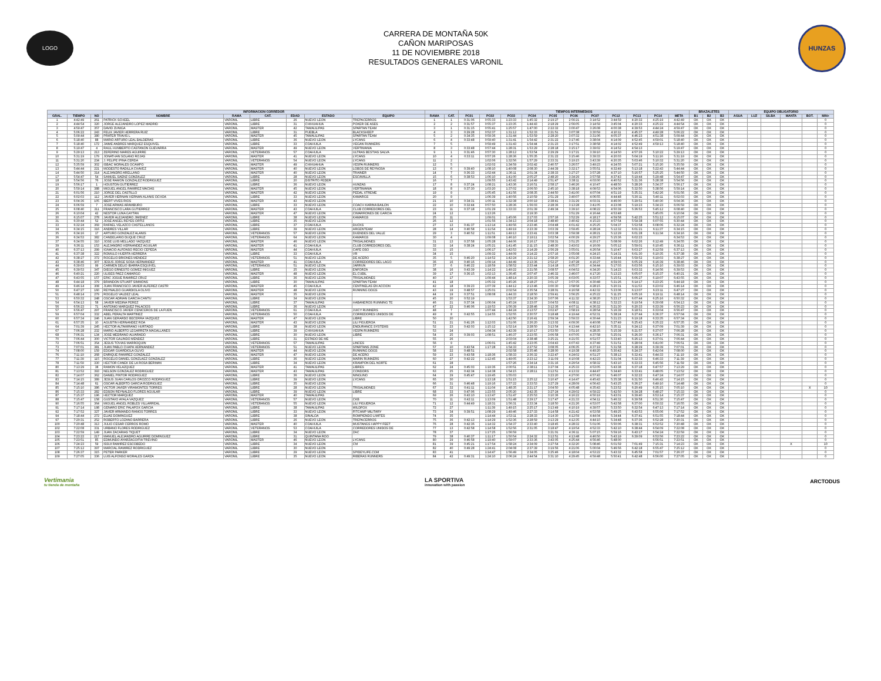LOGO
CARRERA DE MONTAÑA 50K
CAÑON MARIPOSAS
11 DE NOVIEMBRE 2018
RESULTADOS GENERALES VARONIL
HUNZAS
| | | | INFORMACION CORREDOR | | | | | | | | TIEMPOS INTERMEDIOS | | | | | | | | | | | BRAZALETES | | | EQUIPO OBLIGATORIO | | | | | |
| --- | --- | --- | --- | --- | --- | --- | --- | --- | --- | --- | --- | --- | --- | --- | --- | --- | --- | --- | --- | --- | --- | --- | --- | --- | --- | --- | --- | --- | --- | --- |
| GRAL. | TIEMPO | NO | NOMBRE | RAMA | CAT. | EDAD | ESTADO | EQUIPO | RAMA | CAT. | PC01 | PC02 | PC03 | PC04 | PC05 | PC06 | PC07 | PC12 | PC13 | PC14 | META | B1 | B2 | B3 | AGUA | LUZ | SILBA | MANTA | BOT. | MIN+ |
| 1 | 4:42:49 | 261 | PATRICK SCHEEL | VARONIL | LIBRE | 26 | NUEVO LEÓN | TREPACERROS | 1 | 1 | 0:31:06 | 0:55:33 | 1:23:33 | 1:45:32 | 2:19:27 | 2:56:21 | 3:14:52 | 3:44:59 | 4:20:32 | 4:25:19 | 4:42:49 | OK | OK | OK | | | | | | 0 |
| 2 | 4:44:54 | 320 | JORGE ALEJANDRO LOPEZ MADRID | VARONIL | LIBRE | 31 | CHIHUAHUA | PÓKER DE ASES | 2 | 2 | 0:31:57 | 0:55:37 | 1:23:35 | 1:44:43 | 2:18:29 | 2:56:05 | 3:14:59 | 3:45:04 | 4:20:33 | 4:25:22 | 4:44:54 | OK | OK | OK | | | | | | 0 |
| 3 | 4:59:47 | 357 | DAVID ZUÑIGA | VARONIL | MASTER | 42 | TAMAULIPAS | SPARTAN TEAM | 3 | 1 | 0:31:15 | 0:55:41 | 1:25:57 | 1:47:00 | 2:22:32 | 3:00:47 | 3:26:08 | 4:00:38 | 4:39:53 | 4:44:24 | 4:59:47 | OK | OK | OK | | | | | | 0 |
| 4 | 5:06:22 | 243 | FELIX JAVIER HERRERA RUIZ | VARONIL | LIBRE | 31 | PUEBLA | BLACKSHEEP | 4 | 3 | 0:29:28 | 0:52:37 | 1:31:12 | 1:52:33 | 2:21:51 | 3:07:38 | 3:30:59 | 4:10:11 | 4:45:37 | 4:49:28 | 5:06:22 | OK | OK | OK | | | | | | 0 |
| 5 | 5:09:44 | 380 | PRATER TRAVIS L | VARONIL | MASTER | 45 | TAMAULIPAS | SPARTAN TEAM | 5 | 2 | 0:34:35 | 0:59:36 | 1:31:44 | 1:53:59 | 2:28:20 | 3:07:32 | 3:31:06 | 4:05:37 | 4:46:23 | 4:51:38 | 5:09:44 | OK | OK | OK | | | | | | 0 |
| 6 | 5:18:40 | 88 | MARIO ARTURO LEAL BALDERAS | VARONIL | LIBRE | 36 | NUEVO LEÓN | LYCANS | 6 | 4 | 0:33:48 | 0:59:40 | 1:31:41 | 1:54:42 | 2:31:22 | 3:17:46 | 3:38:04 | 4:14:09 | 4:52:45 | 4:59:01 | 5:18:40 | OK | OK | OK | | | | | | 0 |
| 7 | 5:18:40 | 172 | JAIME ANDRES MARQUEZ ESQUIVEL | VARONIL | LIBRE | 33 | COAHUILA | VEGAN RUNNERS | 7 | 5 | | 0:59:49 | 1:31:43 | 1:54:44 | 2:31:23 | 3:17:51 | 3:38:58 | 4:14:02 | 4:52:49 | 4:59:13 | 5:18:40 | OK | OK | OK | | | | | | 0 |
| 8 | 5:19:47 | 4 | RAUL HUMBERTO CASTAÑON GUEVARRA | VARONIL | MASTER | 49 | NUEVO LEÓN | VERTIMANIA | 8 | 3 | 0:33:48 | 0:57:44 | 1:28:31 | 1:53:29 | 2:28:18 | 3:15:17 | 3:39:02 | 4:14:52 | 4:54:13 | | 5:19:47 | OK | OK | OK | | | | | | 0 |
| 9 | 5:29:13 | 213 | ZEFERINO MARES AGUIRRE | VARONIL | VETERANOS | 57 | COAHUILA | ULTRAS BESTIAS SALVA | 9 | 1 | 0:31:46 | 0:57:30 | 1:28:12 | 1:53:54 | 2:29:29 | 3:17:21 | 3:39:10 | 4:14:50 | 4:57:26 | 5:10:22 | 5:29:13 | OK | OK | OK | | | | | | 0 |
| 10 | 5:31:19 | 179 | JONATHAN SOLANO ROJAS | VARONIL | MASTER | 41 | NUEVO LEÓN | LYCANS | 10 | 4 | 0:33:11 | 0:57:26 | 1:28:36 | 1:55:35 | 2:31:22 | 3:15:46 | 3:39:33 | 4:20:03 | 5:04:19 | 5:11:16 | 5:31:19 | OK | OK | OK | | | | | | 0 |
| 11 | 5:31:20 | 234 | J. FELIPE IPIÑA CERDA | VARONIL | VETERANOS | 54 | NUEVO LEÓN | LYCANS | 11 | 2 | | 1:02:06 | 1:32:56 | 1:57:29 | 2:33:31 | 3:19:15 | 3:43:39 | 4:20:35 | 5:03:46 | 5:10:32 | 5:31:20 | OK | OK | OK | | | | | | 0 |
| 12 | 5:35:59 | 302 | ISBAC MORALES OCAMPO | VARONIL | MASTER | 49 | CHIHUAHUA | VESPA RUNNERS | 12 | 5 | | 1:02:02 | 1:34:59 | 2:02:42 | 2:40:57 | 3:26:57 | 3:49:23 | 4:24:55 | 5:07:21 | 5:15:20 | 5:35:59 | OK | OK | OK | | | | | | 0 |
| 13 | 5:44:44 | 221 | MODESTO RADILLA CHAVEZ | VARONIL | MASTER | 40 | NUEVO LEÓN | LOBOS DE REYNOSA | 13 | 6 | 0:39:40 | 1:08:10 | 1:40:08 | 2:08:30 | 2:44:39 | 3:32:17 | 3:55:51 | 4:32:49 | 5:13:18 | 5:22:43 | 5:44:44 | OK | OK | OK | | | | | | 0 |
| 14 | 5:44:50 | 314 | ALEJANDRO ARELLANO | VARONIL | MASTER | 40 | NUEVO LEÓN | TRAINER | 14 | 7 | 0:36:33 | 1:02:44 | 1:36:11 | 2:01:34 | 2:38:33 | 3:27:27 | 3:57:28 | 4:37:10 | 5:16:57 | 5:25:25 | 5:44:50 | OK | OK | OK | | | | | | 0 |
| 17 | 5:54:47 | 54 | SAMUEL SAENZ GONZALEZ | VARONIL | LIBRE | 28 | NUEVO LEÓN | ESCAMILLA | 15 | 6 | 0:38:53 | 1:06:10 | 1:41:00 | 2:05:27 | 2:48:20 | 3:34:29 | 3:57:58 | 4:37:43 | 5:19:44 | 5:29:48 | 5:54:47 | OK | OK | OK | | | | | | 0 |
| 18 | 5:54:56 | 76 | JOSE RAMON GONZALEZ RODRIGUEZ | VARONIL | LIBRE | 20 | DISTRITO FEDER | | 16 | 7 | | 1:09:55 | 1:43:42 | 2:14:49 | 2:51:47 | 3:38:11 | 4:03:00 | 4:40:52 | 5:21:36 | 5:28:38 | 5:54:56 | OK | OK | OK | | | | | | 0 |
| 19 | 5:56:17 | 1 | HOUSTON GUTIERREZ | VARONIL | LIBRE | 36 | NUEVO LEÓN | HUNZAS | 17 | 8 | 0:37:24 | 1:08:21 | 1:43:36 | 2:16:51 | 2:58:17 | 3:46:26 | 4:10:47 | 4:48:50 | 5:28:26 | 5:34:37 | 5:56:17 | OK | OK | OK | | | | | | 0 |
| 20 | 5:59:14 | 388 | MIGUEL ANGEL RAMIREZ MACIAS | VARONIL | MASTER | 45 | NUEVO LEÓN | VERTIMANIA | 18 | 8 | 0:37:30 | 1:03:20 | 1:37:02 | 2:06:50 | 2:45:10 | 3:38:18 | 4:09:53 | 4:54:06 | 5:32:50 | 5:38:56 | 5:59:14 | OK | OK | OK | | | | | | 0 |
| 21 | 6:01:56 | 210 | JORGE DEL CASTILLO | VARONIL | MASTER | 42 | NUEVO LEÓN | PEDAL XTREME | 19 | 9 | | 1:05:45 | 1:41:56 | 2:08:35 | 2:44:50 | 3:41:00 | 4:07:04 | 4:51:19 | 5:35:31 | 5:42:26 | 6:01:56 | OK | OK | OK | | | | | | 0 |
| 22 | 6:02:03 | 112 | JAVIER HERNAN HERNAN ALANIS OCHOA | VARONIL | LIBRE | 33 | NUEVO LEÓN | KAMARGS | 20 | 9 | | 1:06:39 | 1:40:56 | 2:10:59 | 2:51:29 | 3:40:07 | 4:06:55 | 4:44:48 | 5:30:11 | 5:40:11 | 6:02:03 | OK | OK | OK | | | | | | 0 |
| 23 | 6:04:36 | 105 | IBERT VIVES RIOS | VARONIL | MASTER | 43 | NUEVO LEÓN | | 21 | 10 | 0:34:31 | 1:00:11 | 1:32:38 | 2:00:19 | 2:38:41 | 3:31:29 | 4:03:31 | 4:46:00 | 5:29:51 | 5:40:30 | 6:04:36 | OK | OK | OK | | | | | | 0 |
| 24 | 6:06:59 | 7 | JOSE ARMAS ARAMBURO | VARONIL | LIBRE | 33 | NUEVO LEÓN | COACH KARINA BAILON | 22 | 10 | 0:32:44 | 0:57:50 | 1:28:36 | 1:56:03 | 2:28:36 | 3:13:28 | 3:41:05 | 4:23:08 | 5:19:23 | 5:34:23 | 6:06:59 | OK | OK | OK | | | | | | 0 |
| 25 | 6:08:40 | 211 | FRANCISCO LARA GUTIERREZ | VARONIL | MASTER | 43 | COAHUILA | CLUB CORREDORES DEL | 23 | 11 | 0:37:18 | 1:01:29 | 1:33:33 | 2:01:39 | 2:49:34 | 3:39:10 | 4:08:22 | 4:50:39 | 5:36:53 | 5:45:12 | 6:08:40 | OK | OK | OK | | | | | | 0 |
| 26 | 6:10:04 | 42 | NESTOR LUNA GAYTAN | VARONIL | MASTER | 47 | NUEVO LEÓN | CIMARRONES DE GARCIA | 24 | 12 | | 1:13:26 | | 2:19:30 | | 3:51:29 | 4:16:44 | 4:53:48 | | 5:45:05 | 6:10:04 | OK | OK | OK | | | | | | 0 |
| 30 | 6:15:07 | 278 | JAVIER ALEJANDRO JIMENEZ | VARONIL | LIBRE | 38 | NUEVO LEÓN | KAMARGS | 25 | 11 | | 1:09:01 | 1:45:06 | 2:17:03 | 2:57:16 | 3:52:29 | 4:18:17 | 4:59:58 | 5:42:25 | 5:51:12 | 6:15:07 | OK | OK | OK | | | | | | 0 |
| 31 | 6:30:44 | 52 | JOSÉ ANGEL REYES ORTIZ | VARONIL | LIBRE | 35 | NUEVO LEÓN | | 26 | 12 | | 1:01:56 | 1:34:13 | 2:04:18 | 2:48:40 | 3:40:42 | 4:15:23 | 4:57:54 | 5:54:38 | 6:07:55 | 6:30:44 | OK | OK | OK | | | | | | 0 |
| 33 | 6:32:24 | 369 | RAFAEL VELAZCO CASTELLANOS | VARONIL | LIBRE | 37 | COAHUILA | DUCKS | 27 | 13 | 0:41:37 | 1:13:14 | 1:49:56 | 2:23:46 | 3:04:48 | 4:01:42 | 4:25:25 | 5:04:37 | 5:53:58 | 6:08:06 | 6:32:24 | OK | OK | OK | | | | | | 0 |
| 34 | 6:34:15 | 316 | ANDRES VILLAR | VARONIL | LIBRE | 39 | NUEVO LEÓN | ARGENTEAM | 28 | 14 | 0:40:58 | 1:11:54 | 1:49:19 | 2:23:39 | 3:03:39 | 3:59:45 | 4:28:24 | 5:12:32 | 6:01:21 | 6:11:37 | 6:34:15 | OK | OK | OK | | | | | | 0 |
| 35 | 6:34:16 | 17 | ARTURO GONZALEZ ALANIS | VARONIL | VETERANOS | 57 | NUEVO LEÓN | DUENDES DEL VALLE | 29 | 3 | 0:40:52 | 1:11:51 | 1:49:13 | 2:23:41 | 3:03:38 | 3:59:38 | 4:28:21 | 5:12:29 | 6:01:28 | 6:11:34 | 6:34:16 | OK | OK | OK | | | | | | 0 |
| 36 | 6:34:53 | 382 | CANDELARIO DUQUE CRUZ | VARONIL | VETERANOS | 64 | NUEVO LEÓN | KAMARGS | 30 | 4 | | 1:09:08 | 1:46:10 | 2:19:11 | 3:02:54 | 4:00:29 | 4:29:27 | 5:15:36 | 6:02:23 | | 6:34:53 | OK | OK | OK | | | | | | 0 |
| 37 | 6:34:55 | 310 | JOSE LUIS MELLADO VAZQUEZ | VARONIL | MASTER | 46 | NUEVO LEÓN | TRISALMONES | 31 | 13 | 0:37:58 | 1:05:28 | 1:44:06 | 2:16:17 | 2:58:31 | 3:51:25 | 4:20:17 | 5:08:09 | 6:02:26 | 6:12:49 | 6:34:55 | OK | OK | OK | | | | | | 0 |
| 39 | 6:36:11 | 153 | ALEJANDRO HERNANDEZ AGUILAR | VARONIL | MASTER | 41 | COAHUILA | CLUB CORREDORES DEL | 32 | 14 | 0:38:24 | 1:05:21 | 1:41:45 | 2:11:15 | 2:48:30 | 3:43:02 | 4:16:09 | 5:05:12 | 5:59:01 | 6:10:45 | 6:36:11 | OK | OK | OK | | | | | | 0 |
| 40 | 6:37:13 | 299 | IGNACIO ALFONSO RECIO CEPEDA | VARONIL | MASTER | 44 | COAHUILA | CAFE OSO | 33 | 15 | | 1:06:17 | 1:42:53 | 2:14:29 | 2:56:29 | 3:55:01 | 4:26:54 | 5:10:47 | 6:03:27 | 6:12:59 | 6:37:13 | OK | OK | OK | | | | | | 0 |
| 41 | 6:37:38 | 322 | RÓMULO HUERTA HERRERA | VARONIL | LIBRE | 33 | COAHUILA | VR | 34 | 15 | | 1:09:32 | 1:44:09 | 2:14:22 | 2:57:16 | 3:55:08 | 4:24:15 | 5:14:31 | 6:01:30 | 6:10:35 | 6:37:38 | OK | OK | OK | | | | | | 0 |
| 42 | 6:38:27 | 372 | ROGELIO BRIONES MÉNDEZ | VARONIL | VETERANOS | 51 | NUEVO LEÓN | DE ACERO | 35 | 5 | 0:46:20 | 1:14:52 | 1:42:24 | 2:21:12 | 2:58:20 | 4:01:20 | 4:33:44 | 5:16:44 | 5:59:52 | 6:19:03 | 6:38:27 | OK | OK | OK | | | | | | 0 |
| 43 | 6:38:46 | 307 | JESUS JORGE SOSA HERNANDEZ | VARONIL | MASTER | 41 | COAHUILA | CORREDORES DEL LAGO | 36 | 16 | 0:40:16 | 1:09:14 | 1:44:49 | 2:13:36 | 2:52:27 | 3:47:28 | 4:16:27 | 4:59:03 | 6:05:29 | 6:16:39 | 6:38:46 | OK | OK | OK | | | | | | 0 |
| 44 | 6:39:03 | 99 | CARMEN DELIO IBARRA ESQUIVEL | VARONIL | VETERANOS | 51 | NUEVO LEÓN | JARRUN | 37 | 6 | 0:46:22 | 1:18:59 | 1:58:52 | 2:33:44 | 3:14:18 | 4:05:37 | 4:34:44 | 5:17:03 | 6:03:56 | 6:15:10 | 6:39:03 | OK | OK | OK | | | | | | 0 |
| 45 | 6:39:53 | 347 | DIEGO ERNESTO GOMEZ IÑIGUEZ | VARONIL | LIBRE | 25 | NUEVO LEÓN | ENFORZA | 38 | 16 | 0:43:39 | 1:14:22 | 1:49:22 | 2:21:56 | 3:08:57 | 4:04:52 | 4:34:20 | 5:14:23 | 6:03:32 | 6:14:56 | 6:39:53 | OK | OK | OK | | | | | | 0 |
| 46 | 6:40:21 | 220 | ULISES PAEZ CAMARGO | VARONIL | MASTER | 48 | NUEVO LEÓN | EL CUBIL | 39 | 17 | 0:36:15 | 1:02:13 | 1:36:45 | 2:07:47 | 2:46:32 | 3:46:07 | 4:17:20 | 5:13:23 | 6:05:07 | 6:15:37 | 6:40:21 | OK | OK | OK | | | | | | 0 |
| 47 | 6:43:55 | 157 | ERIC JOSUE RAMIREZ CRUZ | VARONIL | LIBRE | 36 | NUEVO LEÓN | TRISALMONES | 40 | 17 | | 1:09:44 | 1:48:14 | 2:20:33 | 3:05:39 | 4:03:05 | 4:33:57 | 5:15:51 | 6:06:27 | 6:19:07 | 6:43:55 | OK | OK | OK | | | | | | 0 |
| 48 | 6:44:18 | 379 | BRANDON STUART SIMMONS | VARONIL | LIBRE | 30 | TAMAULIPAS | SPARTAN TEAM | 41 | 18 | | 1:05:32 | 1:45:26 | 2:18:27 | 3:01:17 | 3:57:35 | 4:30:48 | 5:21:26 | 6:14:17 | 6:23:25 | 6:44:18 | OK | OK | OK | | | | | | 0 |
| 49 | 6:46:14 | 308 | JUAN FRANCISCO JAVIER ALFEREZ CASTR | VARONIL | MASTER | 45 | COAHUILA | CENTINELAS EN ACCIÓN | 42 | 18 | 0:39:23 | 1:07:39 | 1:44:12 | 2:13:46 | 3:00:30 | 3:58:58 | 4:28:15 | 5:20:31 | 6:11:53 | 6:23:02 | 6:46:14 | OK | OK | OK | | | | | | 0 |
| 50 | 6:47:27 | 160 | REYNALDO GUARDIOLA OLIVO | VARONIL | MASTER | 48 | NUEVO LEÓN | RUNNING DOGS | 43 | 19 | 0:48:57 | 1:25:01 | 2:02:54 | 2:35:54 | 3:28:01 | 4:16:58 | 4:42:32 | 5:23:06 | 6:13:07 | 6:23:11 | 6:47:27 | OK | OK | OK | | | | | | 0 |
| 51 | 6:48:14 | 279 | ROGELIO VALDEZ LEAL | VARONIL | MASTER | 35 | NUEVO LEÓN | | 44 | 19 | 0:37:51 | 1:08:08 | 1:44:33 | 2:18:50 | 2:59:41 | 3:56:25 | 4:25:22 | 5:11:25 | 6:05:16 | 6:19:11 | 6:48:14 | OK | OK | OK | | | | | | 0 |
| 53 | 6:50:32 | 248 | OSCAR ADRIAN GARCIA CANTU | VARONIL | LIBRE | 34 | NUEVO LEÓN | | 45 | 20 | 0:52:19 | | 1:53:37 | 2:34:30 | 3:07:06 | 4:11:32 | 4:38:20 | 5:23:17 | 6:07:44 | 6:25:16 | 6:50:32 | OK | OK | OK | | | | | | 0 |
| 54 | 6:54:13 | 58 | JAVIER MEDINA PEREZ | VARONIL | LIBRE | 37 | TAMAULIPAS | HABANEROS RUNNING TE | 46 | 21 | 0:37:34 | 1:06:04 | 1:45:24 | 2:23:07 | 3:04:53 | 4:08:11 | 4:38:12 | 5:32:23 | 6:19:54 | 6:30:08 | 6:54:13 | OK | OK | OK | | | | | | 0 |
| 56 | 6:56:23 | 71 | ANTONIO MARQUEZ PALACIOS | VARONIL | LIBRE | 36 | NUEVO LEÓN | | 47 | 22 | 0:46:06 | 1:19:53 | 1:56:39 | 2:28:46 | 3:12:36 | 4:07:11 | 4:36:32 | 5:21:30 | 6:20:33 | 6:33:39 | 6:56:23 | OK | OK | OK | | | | | | 0 |
| 57 | 6:56:47 | 297 | FRANCISCO JAVIER CENICEROS DE LA FUEN | VARONIL | VETERANOS | 61 | COAHUILA | JUICY RUNNERS | 48 | 7 | | 1:07:44 | 1:44:24 | 2:13:57 | 3:02:47 | 3:58:19 | 4:28:54 | 5:16:39 | 6:18:51 | 6:33:04 | 6:56:47 | OK | OK | OK | | | | | | 0 |
| 59 | 6:57:04 | 332 | ABEL PERALTA MARTINEZ | VARONIL | VETERANOS | 50 | COAHUILA | CORREDORES UNIDOS DE | 49 | 8 | 0:42:55 | 1:14:55 | 1:52:55 | 2:30:57 | 3:18:48 | 4:19:44 | 4:52:31 | 5:38:24 | 6:27:44 | 6:36:37 | 6:57:04 | OK | OK | OK | | | | | | 0 |
| 60 | 6:57:34 | 246 | JUAN GERARDO BECERRA VAZQUEZ | VARONIL | MASTER | 47 | NUEVO LEÓN | LIBRE | 50 | 20 | | | 1:42:50 | 2:16:41 | 2:59:34 | 3:59:33 | 4:30:44 | 5:21:23 | 6:19:18 | 6:33:35 | 6:57:34 | OK | OK | OK | | | | | | 0 |
| 61 | 6:57:35 | 10 | AGUSTIN HERNANDEZ ROA | VARONIL | MASTER | 43 | NUEVO LEÓN | LILI FIGUEROA | 51 | 21 | 0:41:26 | 1:12:03 | 1:51:06 | 2:26:20 | 3:13:02 | 4:09:36 | 4:40:08 | 5:27:49 | 6:25:43 | 6:35:22 | 6:57:35 | OK | OK | OK | | | | | | 0 |
| 64 | 7:01:39 | 245 | HECTOR ALTAMIRANO HURTADO | VARONIL | LIBRE | 38 | NUEVO LEÓN | ENDURANCE SYSTEMS | 52 | 23 | 0:42:03 | 1:15:12 | 1:52:14 | 2:28:50 | 3:13:54 | 4:13:44 | 4:42:10 | 5:35:11 | 6:24:12 | 6:37:09 | 7:01:39 | OK | OK | OK | | | | | | 0 |
| 67 | 7:06:28 | 232 | MARIO ALBERTO LEGARRETA MAGALLANES | VARONIL | LIBRE | 39 | CHIHUAHUA | VESPA RUNNERS | 53 | 24 | | 1:04:34 | 1:42:39 | 2:10:17 | 2:53:50 | 3:51:16 | 4:28:35 | 5:15:39 | 6:21:57 | 6:37:07 | 7:06:28 | OK | OK | OK | | | | | | 0 |
| 68 | 7:06:31 | 134 | JOSE MEDRANO ALVARADO | VARONIL | LIBRE | 30 | NUEVO LEÓN | LIBRE | 54 | 25 | 0:39:03 | 1:08:51 | 1:46:37 | 2:23:55 | 3:06:58 | 4:07:05 | 4:37:58 | 5:25:01 | 6:26:30 | 6:36:17 | 7:06:31 | OK | OK | OK | | | | | | 0 |
| 70 | 7:06:44 | 300 | VICTOR GALINDO MENDEZ | VARONIL | LIBRE | 31 | ESTADO DE MÉ | | 55 | 26 | | | 2:03:04 | 2:38:48 | 3:25:21 | 4:21:55 | 4:51:57 | 5:33:40 | 6:26:13 | 6:37:01 | 7:06:44 | OK | OK | OK | | | | | | 0 |
| 72 | 7:06:51 | 354 | JESUS TOVIAS MARROQUIN | VARONIL | VETERANOS | 57 | TAMAULIPAS | LINCES | 56 | 9 | | 1:06:01 | 1:45:42 | 2:23:05 | 3:04:43 | 4:07:43 | 4:37:49 | 5:31:51 | 6:28:04 | 6:41:00 | 7:06:51 | OK | OK | OK | | | | | | 0 |
| 73 | 7:07:01 | 381 | JUAN PABLO CHAPA HERNANDEZ | VARONIL | VETERANOS | 51 | NUEVO LEÓN | SPARTANS ZONE | 57 | 10 | 0:43:54 | 1:17:28 | 1:54:33 | 2:27:52 | 3:08:05 | 4:06:35 | 4:37:19 | 5:31:58 | 6:28:29 | 6:39:39 | 7:07:01 | OK | OK | OK | | | | | | 0 |
| 74 | 7:08:00 | 159 | EDGAR GUARDIOLA OLIVO | VARONIL | MASTER | 44 | NUEVO LEÓN | RUNNING DOGS | 58 | 22 | 0:48:51 | | 2:02:58 | 2:35:46 | 3:28:00 | 4:19:38 | 4:49:20 | 5:30:42 | 6:24:37 | 6:42:04 | 7:08:00 | OK | OK | OK | | | | | | 0 |
| 76 | 7:11:19 | 268 | ENRIQUE RAMIREZ GONZALEZ | VARONIL | MASTER | 47 | NUEVO LEÓN | DE ACERO | 59 | 23 | 0:43:58 | 1:18:36 | 1:58:33 | 2:36:32 | 3:22:47 | 4:24:02 | 4:51:27 | 5:38:13 | 6:32:41 | 6:44:33 | 7:11:19 | OK | OK | OK | | | | | | 0 |
| 77 | 7:11:39 | 115 | ROGELIO DANIEL GONZLAEZ GONZALEZ | VARONIL | LIBRE | 36 | NUEVO LEÓN | MARIN RUNNERS | 60 | 27 | 0:42:22 | 1:12:45 | 1:49:05 | 2:23:12 | 3:11:09 | 4:10:08 | 4:42:23 | 5:31:04 | 6:32:33 | 6:46:33 | 7:11:39 | OK | OK | OK | | | | | | 0 |
| 78 | 7:11:59 | 330 | HECTOR CANEK DE LA ROSA BERMAN | VARONIL | LIBRE | 34 | NUEVO LEÓN | KRAMPON DEL NORTE | 61 | 28 | | | 1:57:26 | 2:34:14 | 3:31:16 | 4:29:54 | 4:58:32 | 5:43:10 | 6:33:33 | 6:45:56 | 7:11:59 | OK | OK | OK | | | | | | 0 |
| 80 | 7:13:29 | 38 | RAMON VELAZQUEZ | VARONIL | MASTER | 41 | TAMAULIPAS | LIBRES | 62 | 24 | 0:45:03 | 1:19:36 | 2:00:51 | 2:38:11 | 3:27:04 | 4:25:33 | 4:53:05 | 5:43:38 | 6:37:18 | 6:47:57 | 7:13:29 | OK | OK | OK | | | | | | 0 |
| 81 | 7:13:52 | 393 | NELSON GONZALEZ RODRIGUEZ | VARONIL | MASTER | 43 | TAMAULIPAS | CONDORS | 63 | 25 | 0:42:34 | 1:14:38 | 1:54:15 | 2:28:11 | 3:12:51 | 4:13:32 | 4:44:47 | 5:34:40 | 6:33:41 | 6:48:05 | 7:13:52 | OK | OK | OK | | | | | | 0 |
| 82 | 7:14:07 | 362 | DANIEL PINTOR RODRIGUEZ | VARONIL | LIBRE | 36 | NUEVO LEÓN | NINGUNO | 64 | 29 | 0:45:47 | 1:19:45 | 1:55:03 | | 3:23:20 | 4:27:00 | 4:57:43 | 5:46:07 | 6:32:22 | 6:47:24 | 7:14:07 | OK | OK | OK | | | | | | 0 |
| 83 | 7:14:15 | 389 | JESUS JUAN CARLOS OROZCO RODRÍGUEZ | VARONIL | LIBRE | 39 | NUEVO LEÓN | LYCANS | 65 | 30 | | 1:13:18 | 1:51:15 | 2:25:12 | 3:10:47 | 4:14:47 | 4:45:43 | 5:35:38 | 6:31:50 | 6:46:43 | 7:14:15 | OK | OK | OK | | | | | | 0 |
| 84 | 7:14:48 | 61 | OSCAR ALBERTO GARCÍA RODRÍGUEZ | VARONIL | LIBRE | 35 | NUEVO LEÓN | | 66 | 31 | 0:46:48 | 1:19:16 | 1:57:22 | 2:33:53 | 3:27:29 | 4:28:09 | 4:56:43 | 5:43:25 | 6:36:27 | 6:49:10 | 7:14:48 | OK | OK | OK | | | | | | 0 |
| 85 | 7:15:10 | 386 | VICTOR JAVIER VIRAMONTES TORRES | VARONIL | LIBRE | 28 | NUEVO LEÓN | TRISALMONES | 67 | 32 | 0:41:11 | 1:11:04 | 1:48:35 | 2:21:17 | 3:04:50 | 4:05:48 | 4:35:43 | 5:23:52 | 6:20:49 | 6:35:15 | 7:05:10 | OK | OK | OK | | | | | X | 10 |
| 86 | 7:15:33 | 282 | EDSON REYNALDO FLORES AGUILAR | VARONIL | LIBRE | 39 | NUEVO LEÓN | LIBRE | 68 | 33 | 0:47:06 | 1:23:55 | 2:05:20 | 2:42:35 | 3:27:24 | 4:29:02 | 4:59:22 | 5:42:50 | 6:34:28 | 6:48:27 | 7:15:33 | OK | OK | OK | | | | | | 0 |
| 87 | 7:15:37 | 196 | HECTOR MARQUEZ | VARONIL | MASTER | 40 | TAMAULIPAS | | 69 | 26 | 0:43:10 | 1:13:47 | 1:51:47 | 2:25:53 | 3:10:36 | 4:16:22 | 4:50:19 | 5:43:01 | 6:39:40 | 6:53:14 | 7:15:37 | OK | OK | OK | | | | | | 0 |
| 88 | 7:15:47 | 158 | GUSTAVO AYALA VAZQUEZ | VARONIL | VETERANOS | 57 | NUEVO LEÓN | CKB | 70 | 11 | 0:42:11 | 1:13:09 | 1:51:48 | 2:29:17 | 3:17:47 | 4:21:33 | 4:54:11 | 5:46:32 | 6:39:58 | 6:51:30 | 7:15:47 | OK | OK | OK | | | | | | 0 |
| 90 | 7:16:55 | 364 | MIGUEL ANGEL ROBLES VILLARREAL | VARONIL | VETERANOS | 55 | NUEVO LEÓN | LILI FIGUEROA | 71 | 12 | 0:44:49 | 1:18:31 | 1:56:31 | 2:33:34 | 3:18:50 | 4:21:26 | 4:53:07 | 5:42:58 | 6:37:00 | 6:50:32 | 7:16:55 | OK | OK | OK | | | | | | 0 |
| 91 | 7:17:14 | 198 | GENARO ERIC PALAFOX GARCÍA | VARONIL | LIBRE | 38 | TAMAULIPAS | WILDFOX | 72 | 27 | | 1:11:39 | 1:49:15 | 2:25:17 | 3:13:49 | 4:10:19 | 4:39:57 | 5:33:50 | 6:32:54 | 6:47:13 | 7:17:14 | OK | OK | OK | | | | | | 0 |
| 92 | 7:17:52 | 327 | JAVIER ARMANDO RAMOS TORRES | VARONIL | LIBRE | 33 | NUEVO LEÓN | FITCAMP MILITARY | 73 | 34 | 0:39:51 | 1:08:29 | 1:49:46 | 2:27:33 | 3:14:58 | 4:21:42 | 4:53:58 | 5:49:25 | 6:43:53 | 6:55:06 | 7:17:52 | OK | OK | OK | | | | | | 0 |
| 94 | 7:18:44 | 272 | ELIAS DOMINGUEZ | VARONIL | LIBRE | 38 | SINALOA | ROMPIENDO LIMITES | 74 | 35 | | 1:14:44 | 1:53:11 | 2:28:33 | 3:14:30 | 4:12:59 | 4:44:04 | 5:34:44 | 6:37:41 | 6:51:55 | 7:18:44 | OK | OK | OK | | | | | | 0 |
| 97 | 7:20:31 | 252 | ROBERTO LOZANO BARRERA | VARONIL | LIBRE | 26 | NUEVO LEÓN | TREPACERROS | 75 | 36 | 0:42:13 | 1:14:29 | 1:52:36 | 2:28:59 | 3:13:29 | 4:12:35 | 4:44:10 | 5:34:48 | 6:37:36 | 6:52:28 | 7:20:31 | OK | OK | OK | | | | | | 0 |
| 100 | 7:20:48 | 313 | JULIO CESAR CERROS ROMO | VARONIL | MASTER | 40 | COAHUILA | MUSTANGS HAPPY FEET | 76 | 28 | 0:42:36 | 1:14:32 | 1:54:37 | 2:33:40 | 3:18:45 | 4:28:32 | 5:01:06 | 5:50:06 | 6:38:31 | 6:53:52 | 7:20:48 | OK | OK | OK | | | | | | 0 |
| 102 | 7:22:08 | 331 | URBANO FLORES RODRIGUEZ | VARONIL | VETERANOS | 53 | COAHUILA | CORREDORES UNIDOS DE | 77 | 13 | 0:42:58 | 1:14:58 | 1:52:56 | 2:31:05 | 3:18:47 | 4:19:54 | 4:52:33 | 5:42:10 | 6:38:44 | 6:54:09 | 7:22:08 | OK | OK | OK | | | | | | 0 |
| 103 | 7:22:59 | 149 | JUAN ZACARIAS TIQUET | VARONIL | LIBRE | 34 | NUEVO LEÓN | ZAC | 78 | 37 | | 1:17:25 | 1:56:59 | | 3:21:01 | 4:36:11 | 5:07:15 | 5:59:16 | 6:43:17 | 6:54:24 | 7:22:59 | OK | OK | OK | | | | | | 0 |
| 104 | 7:23:22 | 217 | MANUEL ALEJANDRO AGUIRRE DOMINGUEZ | VARONIL | LIBRE | 31 | QUINTANA ROO | | 79 | 38 | 0:40:37 | 1:11:17 | 1:50:54 | 2:24:32 | 3:12:51 | 4:13:48 | 4:46:50 | 5:43:19 | 6:39:09 | 6:53:56 | 7:23:22 | OK | OK | OK | | | | | | 0 |
| 105 | 7:23:51 | 85 | EDMUNDO AYARZAGOITIA TREVIÑO | VARONIL | MASTER | 46 | NUEVO LEÓN | LYCANS | 80 | 29 | 0:46:58 | 1:19:40 | 1:59:07 | 2:33:36 | 3:43:05 | 4:25:44 | 4:56:46 | 5:48:00 | | 6:56:51 | 7:23:51 | OK | OK | OK | | | | | | 0 |
| 106 | 7:24:23 | 59 | ISSUI RAMIREZ ESCOBEDO | VARONIL | LIBRE | 34 | NUEVO LEÓN | CM | 81 | 39 | 0:45:21 | 1:17:54 | 1:58:24 | 2:34:09 | 3:27:54 | 4:32:20 | 5:08:46 | 6:01:59 | 7:01:49 | 7:15:31 | 7:14:23 | OK | OK | OK | | | | X | | 10 |
| 107 | 7:25:12 | 397 | MARCIAL RAMIREZ RODRIGUEZ | VARONIL | LIBRE | 30 | NUEVO LEÓN | | 82 | 40 | 0:49:28 | 1:24:41 | 2:04:08 | 2:37:39 | 3:19:56 | 4:21:06 | 5:00:04 | 5:46:56 | 6:42:18 | 6:55:47 | 7:25:12 | OK | OK | OK | | | | | | 0 |
| 108 | 7:26:37 | 315 | PETER PARKER | VARONIL | LIBRE | 29 | NUEVO LEÓN | SPIDEYLIFE.COM | 83 | 41 | | 1:14:47 | 1:56:49 | 2:34:05 | 3:25:46 | 4:18:04 | 4:53:22 | 5:43:32 | 6:45:58 | 7:01:57 | 7:26:37 | OK | OK | OK | | | | | | 0 |
| 109 | 7:27:05 | 336 | LUIS ALFONSO MORALES GARZA | VARONIL | LIBRE | 35 | NUEVO LEÓN | RIBERAS RUNNERS | 84 | 42 | 0:49:31 | 1:24:10 | 2:06:24 | 2:44:54 | 3:31:10 | 4:29:45 | 4:59:48 | 5:50:41 | 6:42:48 | 6:56:00 | 7:27:05 | OK | OK | OK | | | | | | 0 |
Vertimania
tu tienda de montaña
LA SPORTIVA
innovation with passion
ARCTODUS